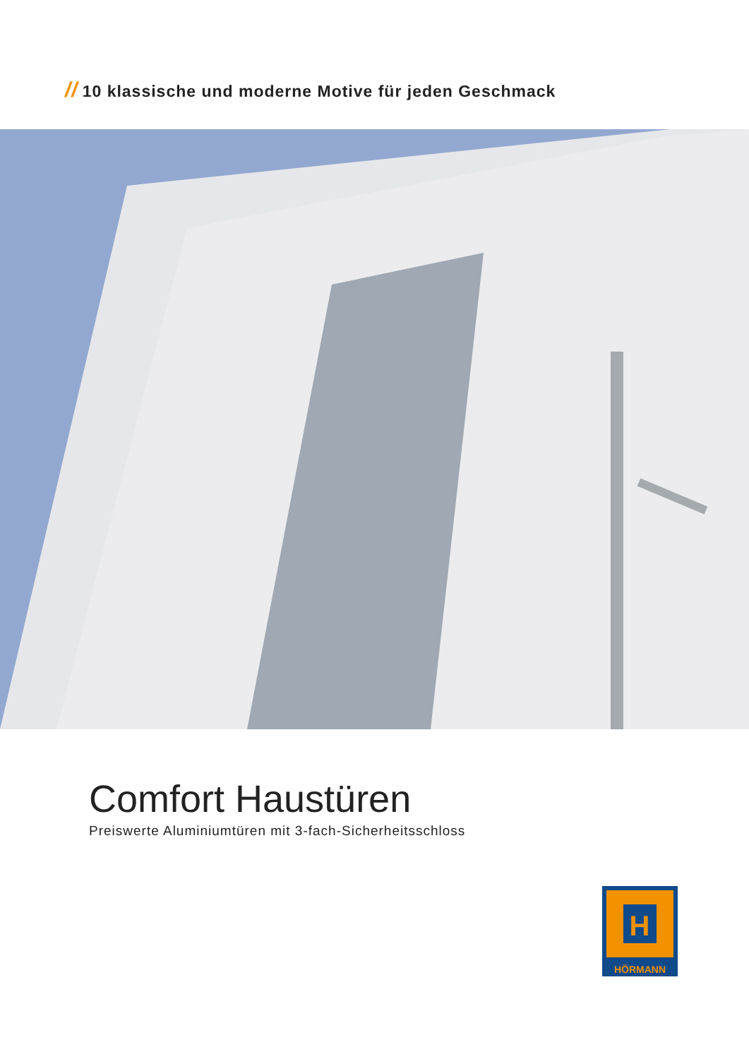// 10 klassische und moderne Motive für jeden Geschmack
Comfort Haustüren
Preiswerte Aluminiumtüren mit 3-fach-Sicherheitsschloss
H
HÖRMANN